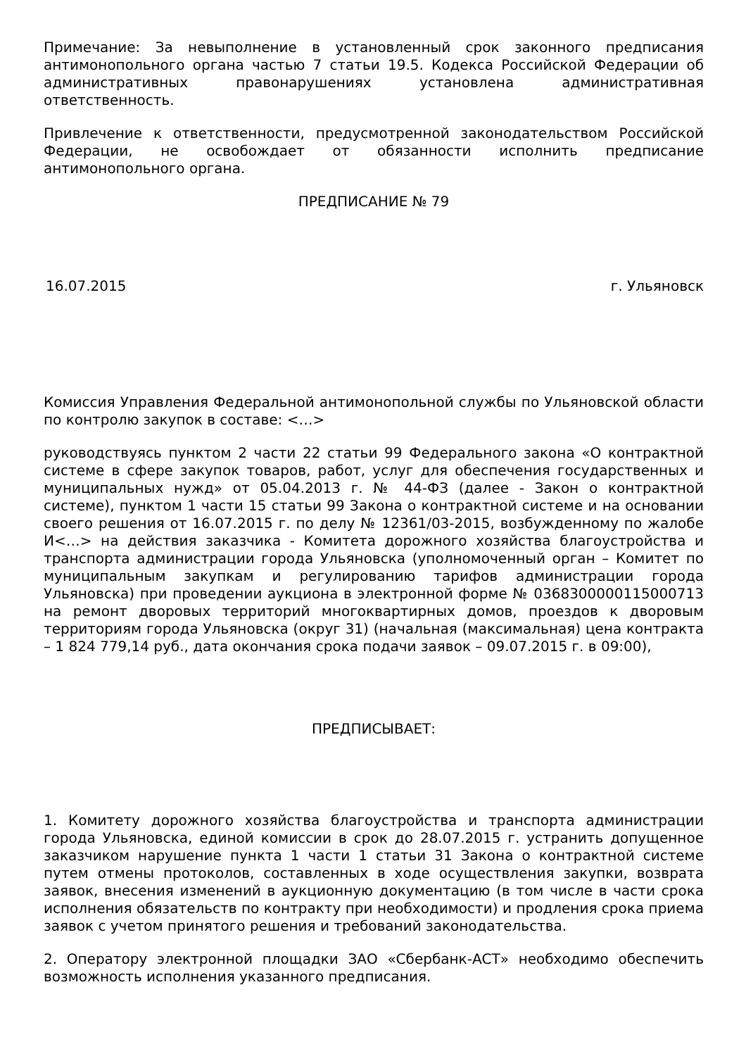Примечание: За невыполнение в установленный срок законного предписания антимонопольного органа частью 7 статьи 19.5. Кодекса Российской Федерации об административных правонарушениях установлена административная ответственность.
Привлечение к ответственности, предусмотренной законодательством Российской Федерации, не освобождает от обязанности исполнить предписание антимонопольного органа.
ПРЕДПИСАНИЕ № 79
16.07.2015 г. Ульяновск
Комиссия Управления Федеральной антимонопольной службы по Ульяновской области по контролю закупок в составе: <…>
руководствуясь пунктом 2 части 22 статьи 99 Федерального закона «О контрактной системе в сфере закупок товаров, работ, услуг для обеспечения государственных и муниципальных нужд» от 05.04.2013 г. № 44-ФЗ (далее - Закон о контрактной системе), пунктом 1 части 15 статьи 99 Закона о контрактной системе и на основании своего решения от 16.07.2015 г. по делу № 12361/03-2015, возбужденному по жалобе И<…> на действия заказчика - Комитета дорожного хозяйства благоустройства и транспорта администрации города Ульяновска (уполномоченный орган – Комитет по муниципальным закупкам и регулированию тарифов администрации города Ульяновска) при проведении аукциона в электронной форме № 0368300000115000713 на ремонт дворовых территорий многоквартирных домов, проездов к дворовым территориям города Ульяновска (округ 31) (начальная (максимальная) цена контракта – 1 824 779,14 руб., дата окончания срока подачи заявок – 09.07.2015 г. в 09:00),
ПРЕДПИСЫВАЕТ:
1. Комитету дорожного хозяйства благоустройства и транспорта администрации города Ульяновска, единой комиссии в срок до 28.07.2015 г. устранить допущенное заказчиком нарушение пункта 1 части 1 статьи 31 Закона о контрактной системе путем отмены протоколов, составленных в ходе осуществления закупки, возврата заявок, внесения изменений в аукционную документацию (в том числе в части срока исполнения обязательств по контракту при необходимости) и продления срока приема заявок с учетом принятого решения и требований законодательства.
2. Оператору электронной площадки ЗАО «Сбербанк-АСТ» необходимо обеспечить возможность исполнения указанного предписания.